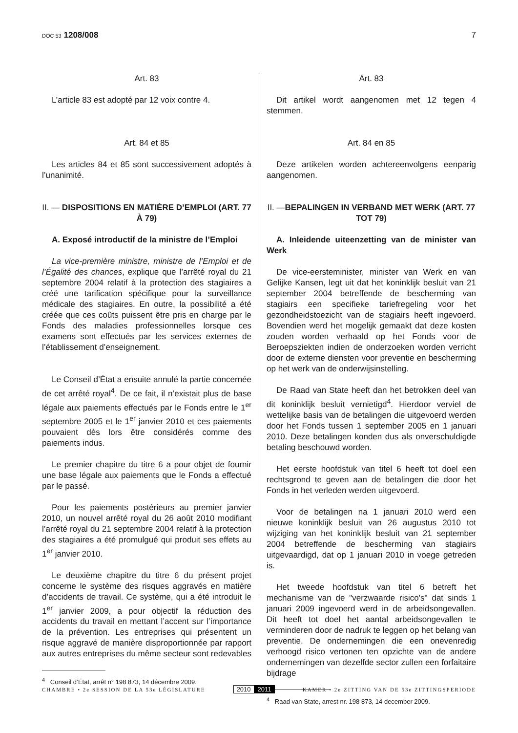DOC 53 1208/008 7
Art. 83
L’article 83 est adopté par 12 voix contre 4.
Art. 84 et 85
Les articles 84 et 85 sont successivement adoptés à l’unanimité.
II. — DISPOSITIONS EN MATIÈRE D’EMPLOI (ART. 77 À 79)
A. Exposé introductif de la ministre de l’Emploi
La vice-première ministre, ministre de l’Emploi et de l’Égalité des chances, explique que l’arrêté royal du 21 septembre 2004 relatif à la protection des stagiaires a créé une tarification spécifique pour la surveillance médicale des stagiaires. En outre, la possibilité a été créée que ces coûts puissent être pris en charge par le Fonds des maladies professionnelles lorsque ces examens sont effectués par les services externes de l’établissement d’enseignement.
Le Conseil d’État a ensuite annulé la partie concernée de cet arrêté royal<sup>4</sup>. De ce fait, il n’existait plus de base légale aux paiements effectués par le Fonds entre le 1<sup>er</sup> septembre 2005 et le 1<sup>er</sup> janvier 2010 et ces paiements pouvaient dès lors être considérés comme des paiements indus.
Le premier chapitre du titre 6 a pour objet de fournir une base légale aux paiements que le Fonds a effectué par le passé.
Pour les paiements postérieurs au premier janvier 2010, un nouvel arrêté royal du 26 août 2010 modifiant l’arrêté royal du 21 septembre 2004 relatif à la protection des stagiaires a été promulgué qui produit ses effets au 1<sup>er</sup> janvier 2010.
Le deuxième chapitre du titre 6 du présent projet concerne le système des risques aggravés en matière d’accidents de travail. Ce système, qui a été introduit le 1<sup>er</sup> janvier 2009, a pour objectif la réduction des accidents du travail en mettant l’accent sur l’importance de la prévention. Les entreprises qui présentent un risque aggravé de manière disproportionnée par rapport aux autres entreprises du même secteur sont redevables
<sup>4</sup> Conseil d’État, arrêt n° 198 873, 14 décembre 2009.
Art. 83
Dit artikel wordt aangenomen met 12 tegen 4 stemmen.
Art. 84 en 85
Deze artikelen worden achtereenvolgens eenparig aangenomen.
II. —BEPALINGEN IN VERBAND MET WERK (ART. 77 TOT 79)
A. Inleidende uiteenzetting van de minister van Werk
De vice-eersteminister, minister van Werk en van Gelijke Kansen, legt uit dat het koninklijk besluit van 21 september 2004 betreffende de bescherming van stagiairs een specifieke tariefregeling voor het gezondheidstoezicht van de stagiairs heeft ingevoerd. Bovendien werd het mogelijk gemaakt dat deze kosten zouden worden verhaald op het Fonds voor de Beroepsziekten indien de onderzoeken worden verricht door de externe diensten voor preventie en bescherming op het werk van de onderwijsinstelling.
De Raad van State heeft dan het betrokken deel van dit koninklijk besluit vernietigd<sup>4</sup>. Hierdoor verviel de wettelijke basis van de betalingen die uitgevoerd werden door het Fonds tussen 1 september 2005 en 1 januari 2010. Deze betalingen konden dus als onverschuldigde betaling beschouwd worden.
Het eerste hoofdstuk van titel 6 heeft tot doel een rechtsgrond te geven aan de betalingen die door het Fonds in het verleden werden uitgevoerd.
Voor de betalingen na 1 januari 2010 werd een nieuwe koninklijk besluit van 26 augustus 2010 tot wijziging van het koninklijk besluit van 21 september 2004 betreffende de bescherming van stagiairs uitgevaardigd, dat op 1 januari 2010 in voege getreden is.
Het tweede hoofdstuk van titel 6 betreft het mechanisme van de "verzwaarde risico's" dat sinds 1 januari 2009 ingevoerd werd in de arbeidsongevallen. Dit heeft tot doel het aantal arbeidsongevallen te verminderen door de nadruk te leggen op het belang van preventie. De ondernemingen die een onevenredig verhoogd risico vertonen ten opzichte van de andere ondernemingen van dezelfde sector zullen een forfaitaire bijdrage
<sup>4</sup> Raad van State, arrest nr. 198 873, 14 december 2009.
CHAMBRE • 2e SESSION DE LA 53e LÉGISLATURE
2010 2011
KAMER • 2e ZITTING VAN DE 53e ZITTINGSPERIODE